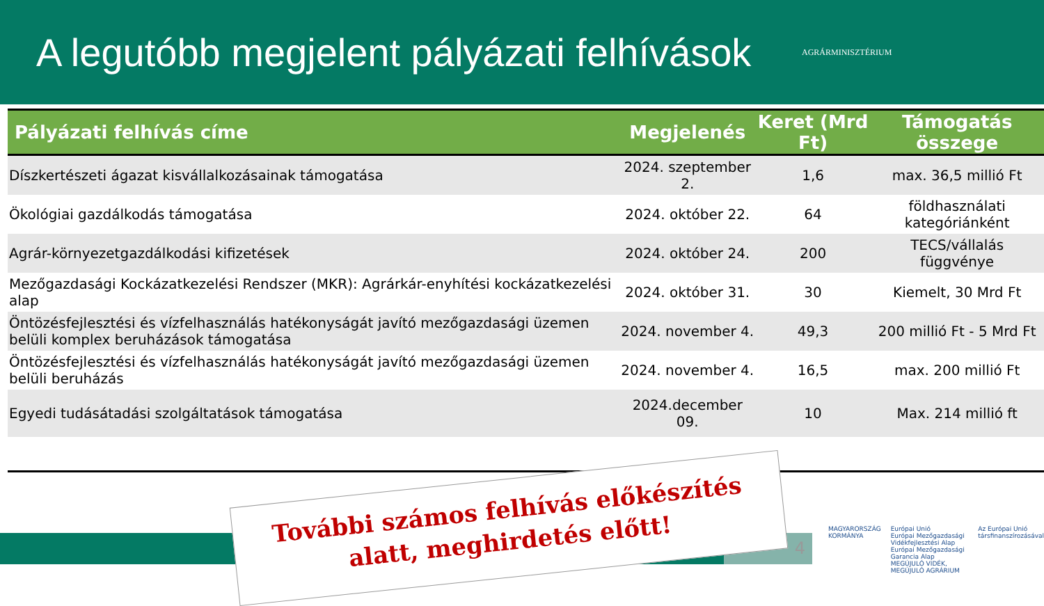A legutóbb megjelent pályázati felhívások
AGRÁRMINISZTÉRIUM
| Pályázati felhívás címe | Megjelenés | Keret (Mrd Ft) | Támogatás összege |
| --- | --- | --- | --- |
| Díszkertészeti ágazat kisvállalkozásainak támogatása | 2024. szeptember 2. | 1,6 | max. 36,5 millió Ft |
| Ökológiai gazdálkodás támogatása | 2024. október 22. | 64 | földhasználati kategóriánként |
| Agrár-környezetgazdálkodási kifizetések | 2024. október 24. | 200 | TECS/vállalás függvénye |
| Mezőgazdasági Kockázatkezelési Rendszer (MKR): Agrárkár-enyhítési kockázatkezelési alap | 2024. október 31. | 30 | Kiemelt, 30 Mrd Ft |
| Öntözésfejlesztési és vízfelhasználás hatékonyságát javító mezőgazdasági üzemen belüli komplex beruházások támogatása | 2024. november 4. | 49,3 | 200 millió Ft - 5 Mrd Ft |
| Öntözésfejlesztési és vízfelhasználás hatékonyságát javító mezőgazdasági üzemen belüli beruházás | 2024. november 4. | 16,5 | max. 200 millió Ft |
| Egyedi tudásátadási szolgáltatások támogatása | 2024.december 09. | 10 | Max. 214 millió ft |
4
További számos felhívás előkészítés
alatt, meghirdetés előtt!
MAGYARORSZÁG
KORMÁNYA
Európai Unió
Európai Mezőgazdasági Vidékfejlesztési Alap
Európai Mezőgazdasági Garancia Alap
MEGÚJULÓ VIDÉK, MEGÚJULÓ AGRÁRIUM
Az Európai Unió
társfinanszírozásával